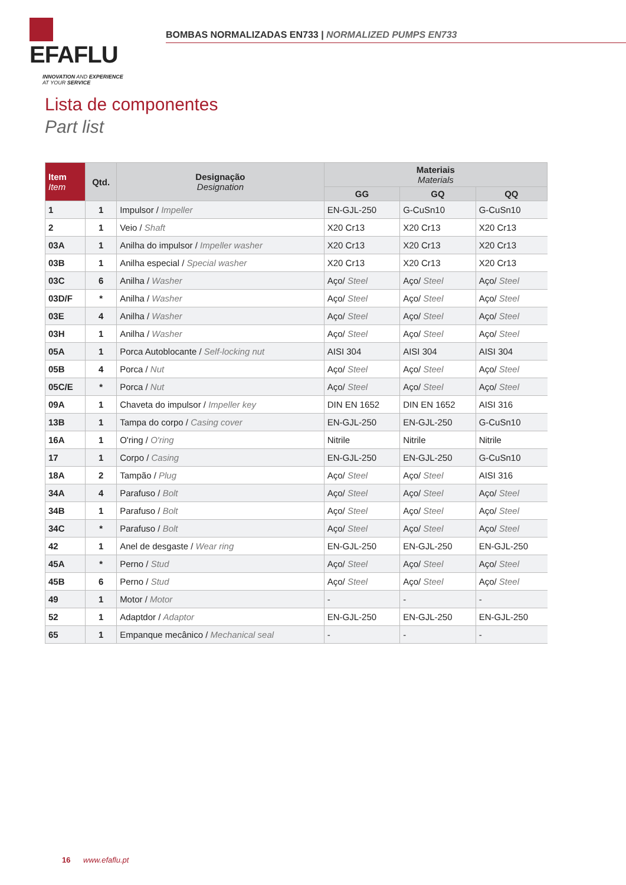EFAFLU
INNOVATION AND EXPERIENCE
AT YOUR SERVICE
BOMBAS NORMALIZADAS EN733 | NORMALIZED PUMPS EN733
Lista de componentes
Part list
| Item Item | Qtd. | Designação Designation | Materiais Materials | | |
| --- | --- | --- | --- | --- | --- |
| | | | GG | GQ | QQ |
| 1 | 1 | Impulsor / Impeller | EN-GJL-250 | G-CuSn10 | G-CuSn10 |
| 2 | 1 | Veio / Shaft | X20 Cr13 | X20 Cr13 | X20 Cr13 |
| 03A | 1 | Anilha do impulsor / Impeller washer | X20 Cr13 | X20 Cr13 | X20 Cr13 |
| 03B | 1 | Anilha especial / Special washer | X20 Cr13 | X20 Cr13 | X20 Cr13 |
| 03C | 6 | Anilha / Washer | Aço/ Steel | Aço/ Steel | Aço/ Steel |
| 03D/F | * | Anilha / Washer | Aço/ Steel | Aço/ Steel | Aço/ Steel |
| 03E | 4 | Anilha / Washer | Aço/ Steel | Aço/ Steel | Aço/ Steel |
| 03H | 1 | Anilha / Washer | Aço/ Steel | Aço/ Steel | Aço/ Steel |
| 05A | 1 | Porca Autoblocante / Self-locking nut | AISI 304 | AISI 304 | AISI 304 |
| 05B | 4 | Porca / Nut | Aço/ Steel | Aço/ Steel | Aço/ Steel |
| 05C/E | * | Porca / Nut | Aço/ Steel | Aço/ Steel | Aço/ Steel |
| 09A | 1 | Chaveta do impulsor / Impeller key | DIN EN 1652 | DIN EN 1652 | AISI 316 |
| 13B | 1 | Tampa do corpo / Casing cover | EN-GJL-250 | EN-GJL-250 | G-CuSn10 |
| 16A | 1 | O'ring / O'ring | Nitrile | Nitrile | Nitrile |
| 17 | 1 | Corpo / Casing | EN-GJL-250 | EN-GJL-250 | G-CuSn10 |
| 18A | 2 | Tampão / Plug | Aço/ Steel | Aço/ Steel | AISI 316 |
| 34A | 4 | Parafuso / Bolt | Aço/ Steel | Aço/ Steel | Aço/ Steel |
| 34B | 1 | Parafuso / Bolt | Aço/ Steel | Aço/ Steel | Aço/ Steel |
| 34C | * | Parafuso / Bolt | Aço/ Steel | Aço/ Steel | Aço/ Steel |
| 42 | 1 | Anel de desgaste / Wear ring | EN-GJL-250 | EN-GJL-250 | EN-GJL-250 |
| 45A | * | Perno / Stud | Aço/ Steel | Aço/ Steel | Aço/ Steel |
| 45B | 6 | Perno / Stud | Aço/ Steel | Aço/ Steel | Aço/ Steel |
| 49 | 1 | Motor / Motor | - | - | - |
| 52 | 1 | Adaptdor / Adaptor | EN-GJL-250 | EN-GJL-250 | EN-GJL-250 |
| 65 | 1 | Empanque mecânico / Mechanical seal | - | - | - |
16 www.efaflu.pt